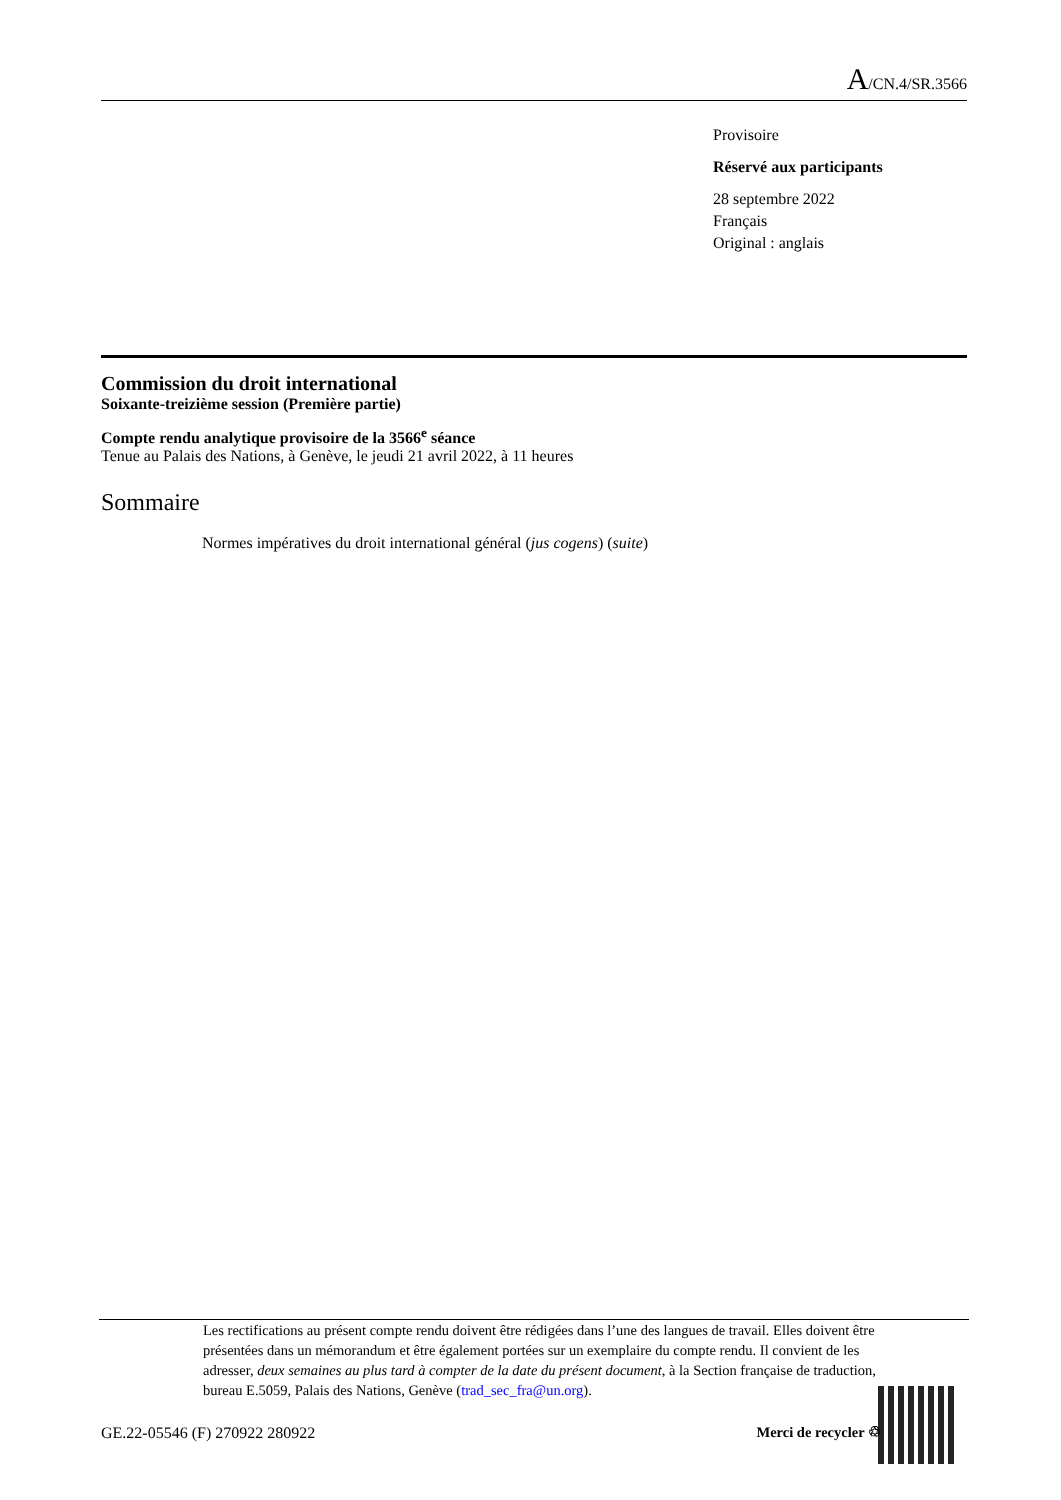A/CN.4/SR.3566
Provisoire
Réservé aux participants
28 septembre 2022
Français
Original : anglais
Commission du droit international
Soixante-treizième session (Première partie)
Compte rendu analytique provisoire de la 3566<sup>e</sup> séance
Tenue au Palais des Nations, à Genève, le jeudi 21 avril 2022, à 11 heures
Sommaire
Normes impératives du droit international général (jus cogens) (suite)
Les rectifications au présent compte rendu doivent être rédigées dans l’une des langues de travail. Elles doivent être présentées dans un mémorandum et être également portées sur un exemplaire du compte rendu. Il convient de les adresser, deux semaines au plus tard à compter de la date du présent document, à la Section française de traduction, bureau E.5059, Palais des Nations, Genève (trad_sec_fra@un.org).
GE.22-05546 (F) 270922 280922 Merci de recycler ♲